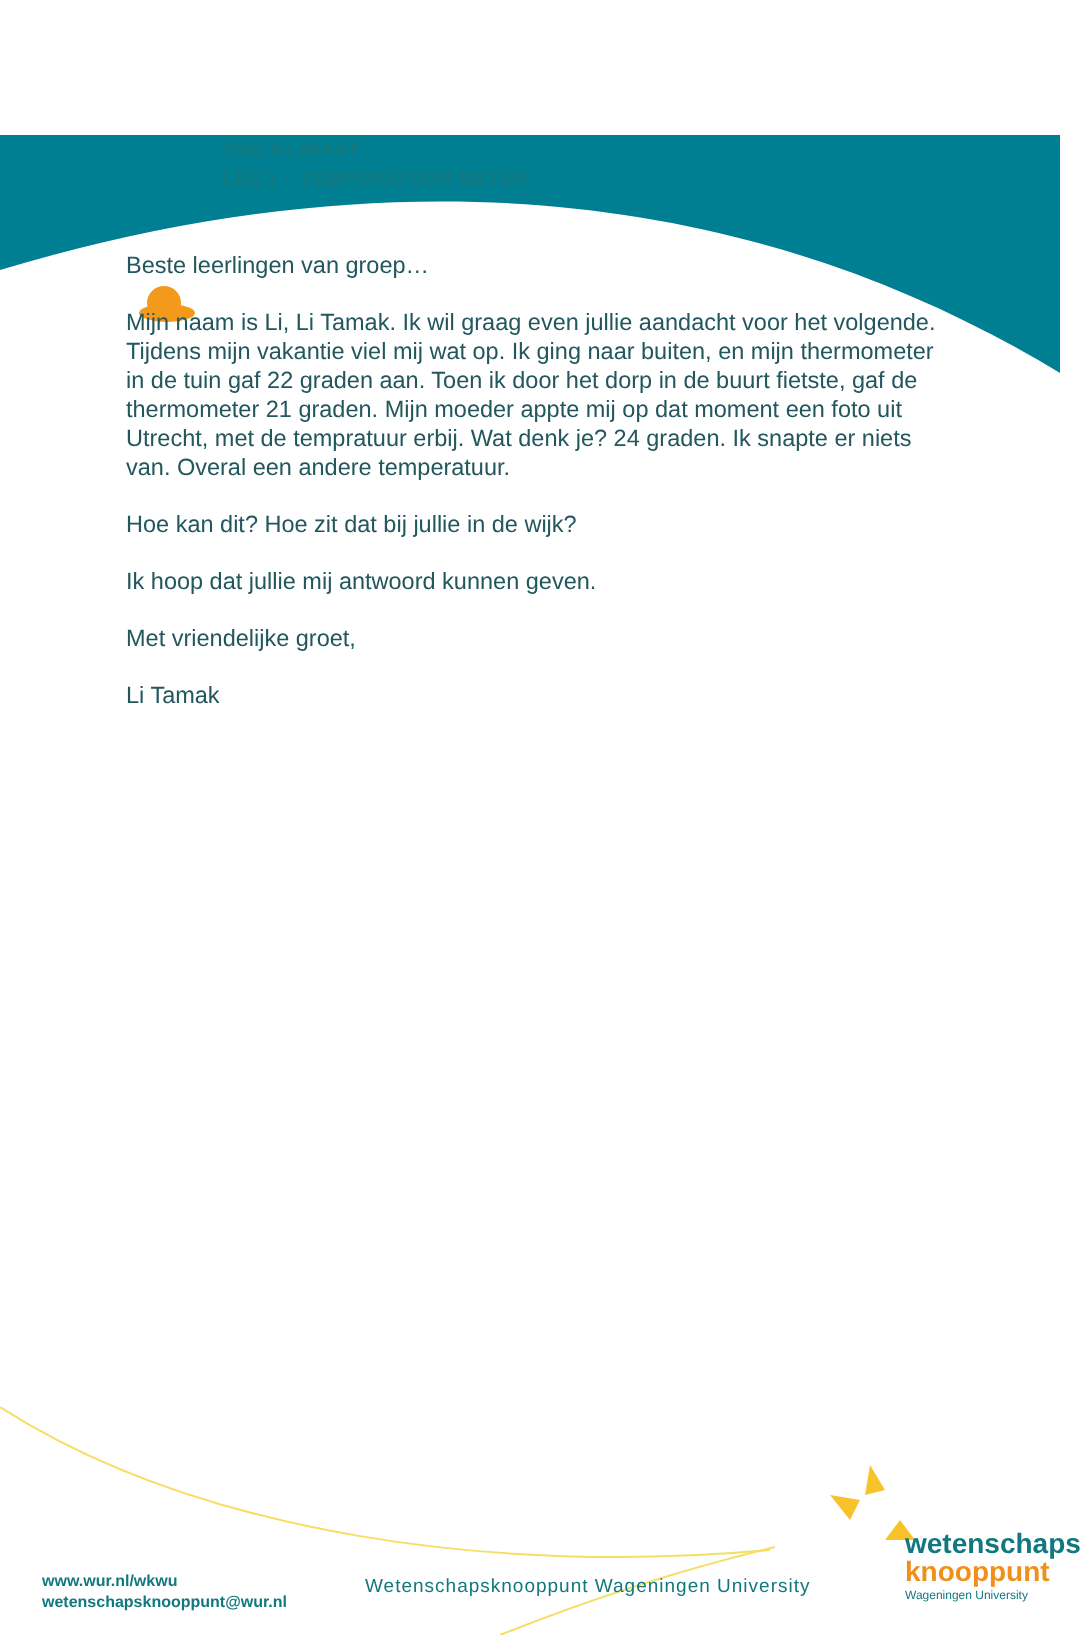ONS KLIMAAT
LES 1 – TEMPERATUUR METEN
Beste leerlingen van groep…
Mijn naam is Li, Li Tamak. Ik wil graag even jullie aandacht voor het volgende.
Tijdens mijn vakantie viel mij wat op. Ik ging naar buiten, en mijn thermometer in de tuin gaf 22 graden aan. Toen ik door het dorp in de buurt fietste, gaf de thermometer 21 graden. Mijn moeder appte mij op dat moment een foto uit Utrecht, met de tempratuur erbij. Wat denk je? 24 graden. Ik snapte er niets van. Overal een andere temperatuur.
Hoe kan dit? Hoe zit dat bij jullie in de wijk?
Ik hoop dat jullie mij antwoord kunnen geven.
Met vriendelijke groet,
Li Tamak
www.wur.nl/wkwu
wetenschapsknooppunt@wur.nl
Wetenschapsknooppunt Wageningen University
wetenschaps
knooppunt
Wageningen University